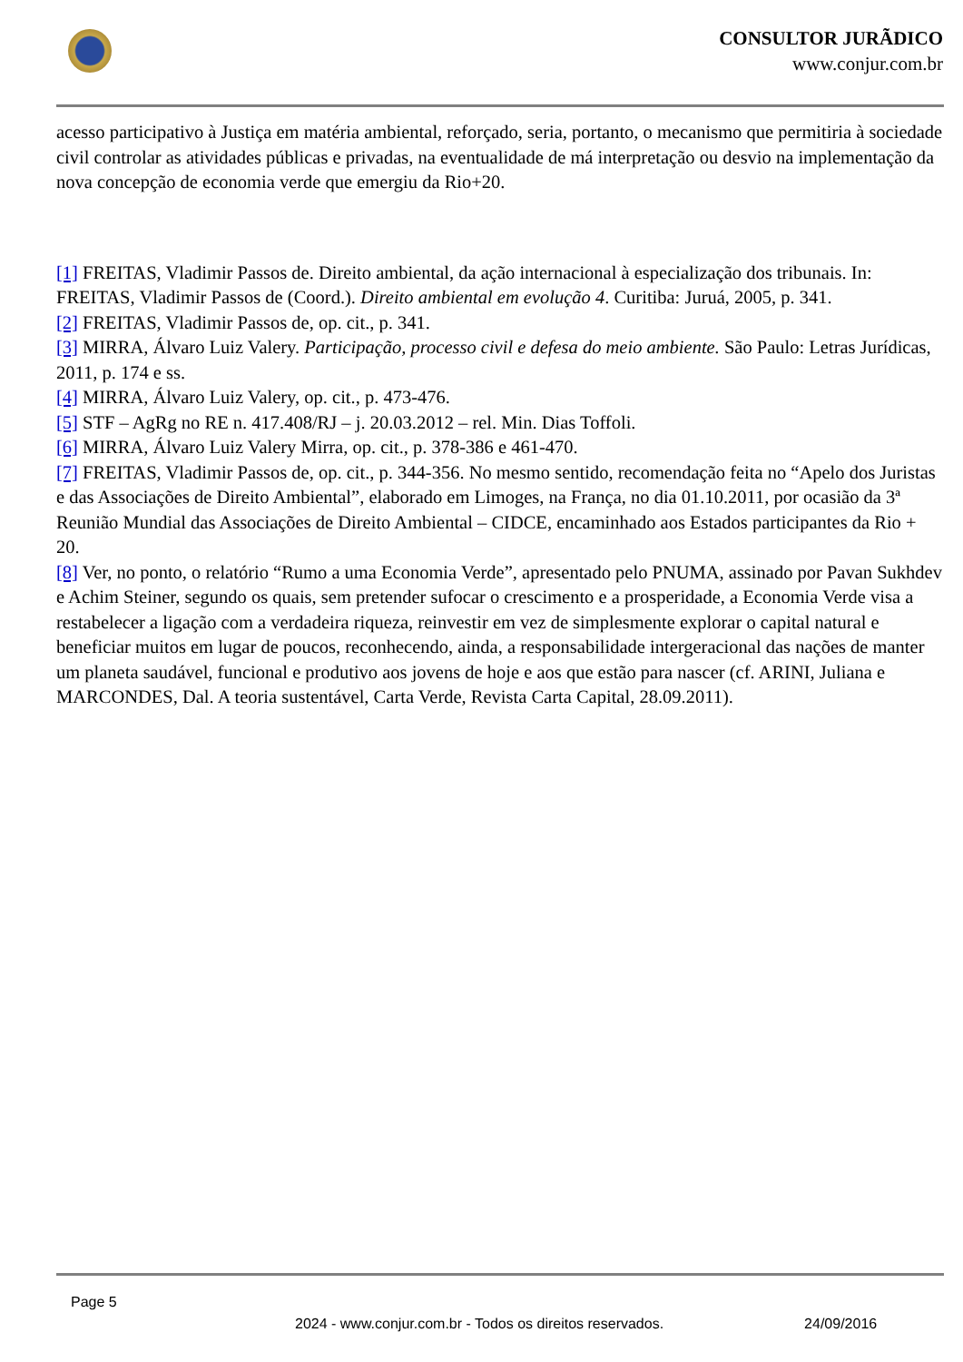CONSULTOR JURÃDICO
www.conjur.com.br
acesso participativo à Justiça em matéria ambiental, reforçado, seria, portanto, o mecanismo que permitiria à sociedade civil controlar as atividades públicas e privadas, na eventualidade de má interpretação ou desvio na implementação da nova concepção de economia verde que emergiu da Rio+20.
[1] FREITAS, Vladimir Passos de. Direito ambiental, da ação internacional à especialização dos tribunais. In: FREITAS, Vladimir Passos de (Coord.). Direito ambiental em evolução 4. Curitiba: Juruá, 2005, p. 341.
[2] FREITAS, Vladimir Passos de, op. cit., p. 341.
[3] MIRRA, Álvaro Luiz Valery. Participação, processo civil e defesa do meio ambiente. São Paulo: Letras Jurídicas, 2011, p. 174 e ss.
[4] MIRRA, Álvaro Luiz Valery, op. cit., p. 473-476.
[5] STF – AgRg no RE n. 417.408/RJ – j. 20.03.2012 – rel. Min. Dias Toffoli.
[6] MIRRA, Álvaro Luiz Valery Mirra, op. cit., p. 378-386 e 461-470.
[7] FREITAS, Vladimir Passos de, op. cit., p. 344-356. No mesmo sentido, recomendação feita no “Apelo dos Juristas e das Associações de Direito Ambiental”, elaborado em Limoges, na França, no dia 01.10.2011, por ocasião da 3ª Reunião Mundial das Associações de Direito Ambiental – CIDCE, encaminhado aos Estados participantes da Rio + 20.
[8] Ver, no ponto, o relatório “Rumo a uma Economia Verde”, apresentado pelo PNUMA, assinado por Pavan Sukhdev e Achim Steiner, segundo os quais, sem pretender sufocar o crescimento e a prosperidade, a Economia Verde visa a restabelecer a ligação com a verdadeira riqueza, reinvestir em vez de simplesmente explorar o capital natural e beneficiar muitos em lugar de poucos, reconhecendo, ainda, a responsabilidade intergeracional das nações de manter um planeta saudável, funcional e produtivo aos jovens de hoje e aos que estão para nascer (cf. ARINI, Juliana e MARCONDES, Dal. A teoria sustentável, Carta Verde, Revista Carta Capital, 28.09.2011).
Page 5
2024 - www.conjur.com.br - Todos os direitos reservados. 24/09/2016